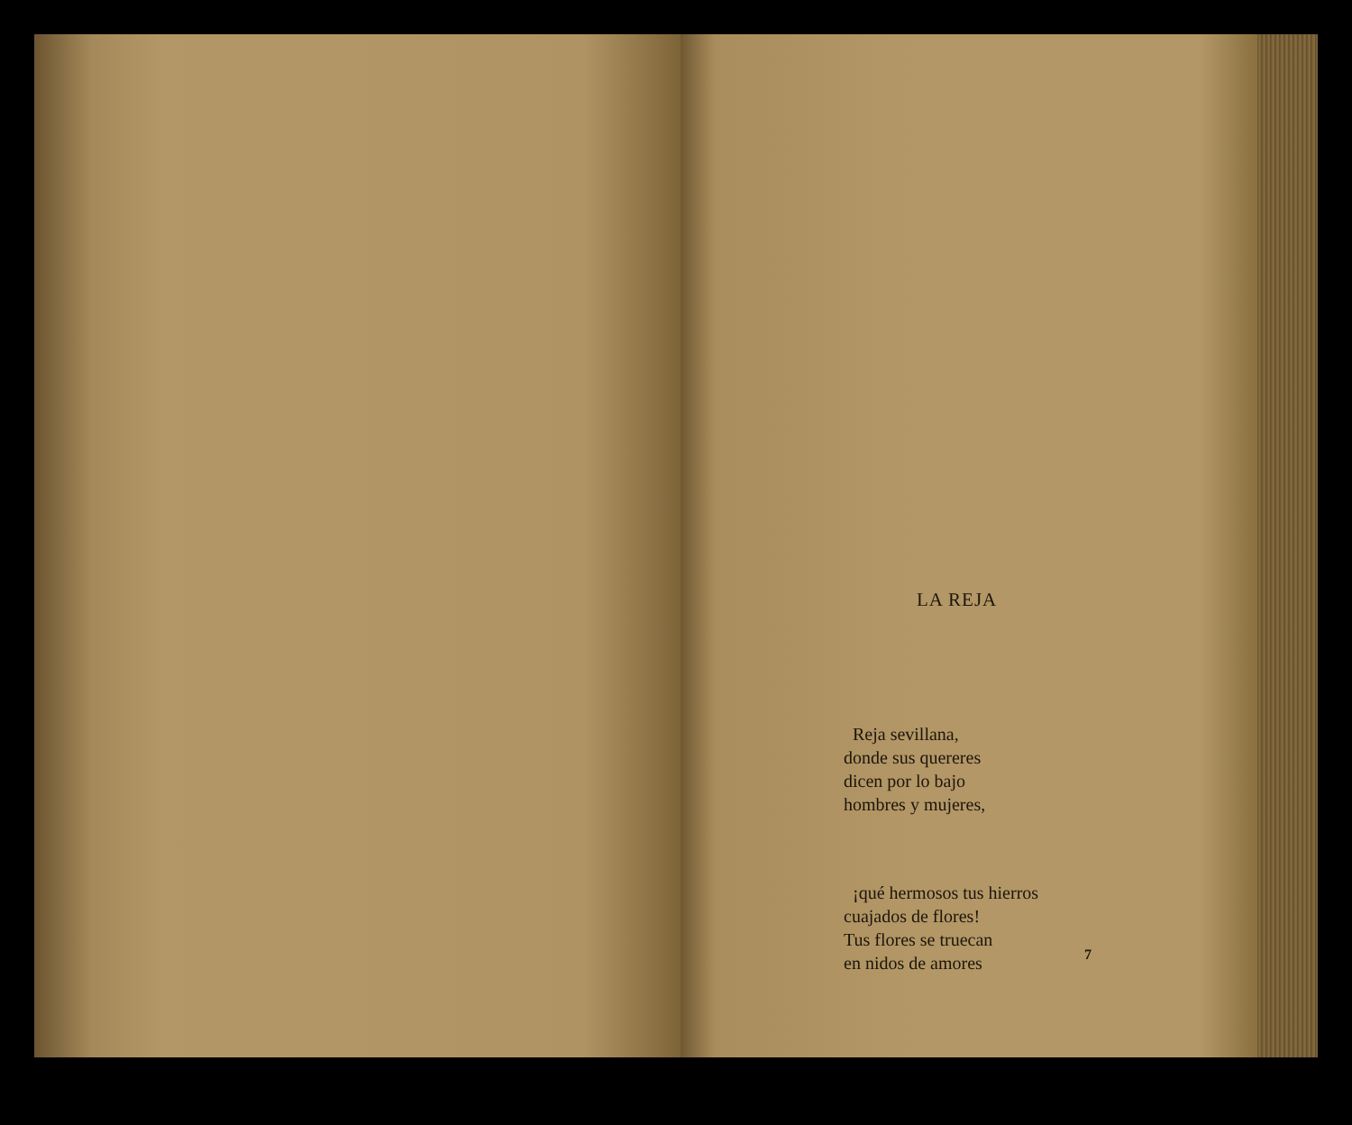LA REJA
Reja sevillana,
donde sus quereres
dicen por lo bajo
hombres y mujeres,
¡qué hermosos tus hierros
cuajados de flores!
Tus flores se truecan
en nidos de amores
7